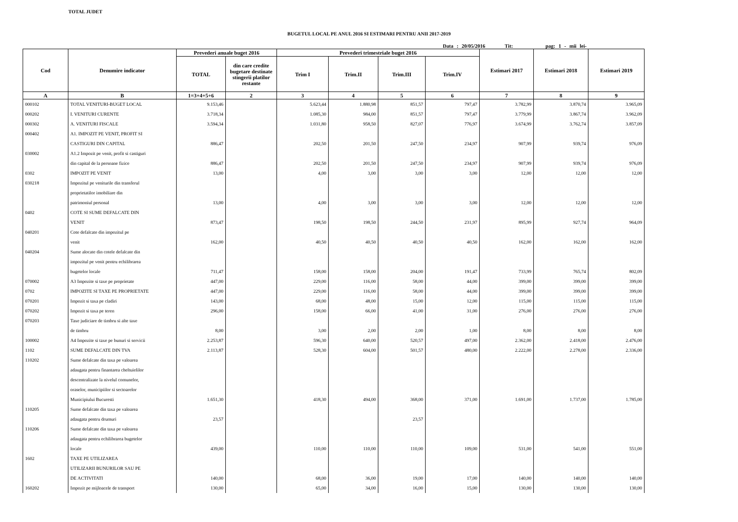TOTAL JUDET
BUGETUL LOCAL PE ANUL 2016 SI ESTIMARI PENTRU ANII 2017-2019
Data : 20/05/2016 Tit: pag: 1 - mii lei-
| Cod | Denumire indicator | Prevederi anuale buget 2016 | | Prevederi trimestriale buget 2016 | | | | Estimari 2017 | Estimari 2018 | Estimari 2019 |
| --- | --- | --- | --- | --- | --- | --- | --- | --- | --- | --- |
| | | TOTAL | din care credite bugetare destinate stingerii platilor restante | Trim I | Trim.II | Trim.III | Trim.IV | | | |
| A | B | 1=3+4+5+6 | 2 | 3 | 4 | 5 | 6 | 7 | 8 | 9 |
| 000102 | TOTAL VENITURI-BUGET LOCAL | 9.153,46 | | 5.623,44 | 1.880,98 | 851,57 | 797,47 | 3.782,99 | 3.870,74 | 3.965,09 |
| 000202 | I. VENITURI CURENTE | 3.718,34 | | 1.085,30 | 984,00 | 851,57 | 797,47 | 3.779,99 | 3.867,74 | 3.962,09 |
| 000302 | A. VENITURI FISCALE | 3.594,34 | | 1.031,80 | 958,50 | 827,07 | 776,97 | 3.674,99 | 3.762,74 | 3.857,09 |
| 000402 | A1. IMPOZIT PE VENIT, PROFIT SI | | | | | | | | | |
| | CASTIGURI DIN CAPITAL | 886,47 | | 202,50 | 201,50 | 247,50 | 234,97 | 907,99 | 939,74 | 976,09 |
| 030002 | A1.2 Impozit pe venit, profit si castiguri | | | | | | | | | |
| | din capital de la persoane fizice | 886,47 | | 202,50 | 201,50 | 247,50 | 234,97 | 907,99 | 939,74 | 976,09 |
| 0302 | IMPOZIT PE VENIT | 13,00 | | 4,00 | 3,00 | 3,00 | 3,00 | 12,00 | 12,00 | 12,00 |
| 030218 | Impozitul pe veniturile din transferul | | | | | | | | | |
| | proprietatilor imobiliare din | | | | | | | | | |
| | patrimoniul personal | 13,00 | | 4,00 | 3,00 | 3,00 | 3,00 | 12,00 | 12,00 | 12,00 |
| 0402 | COTE SI SUME DEFALCATE DIN | | | | | | | | | |
| | VENIT | 873,47 | | 198,50 | 198,50 | 244,50 | 231,97 | 895,99 | 927,74 | 964,09 |
| 040201 | Cote defalcate din impozitul pe | | | | | | | | | |
| | venit | 162,00 | | 40,50 | 40,50 | 40,50 | 40,50 | 162,00 | 162,00 | 162,00 |
| 040204 | Sume alocate din cotele defalcate din | | | | | | | | | |
| | impozitul pe venit pentru echilibrarea | | | | | | | | | |
| | bugetelor locale | 711,47 | | 158,00 | 158,00 | 204,00 | 191,47 | 733,99 | 765,74 | 802,09 |
| 070002 | A3 Impozite si taxe pe proprietate | 447,00 | | 229,00 | 116,00 | 58,00 | 44,00 | 399,00 | 399,00 | 399,00 |
| 0702 | IMPOZITE SI TAXE PE PROPRIETATE | 447,00 | | 229,00 | 116,00 | 58,00 | 44,00 | 399,00 | 399,00 | 399,00 |
| 070201 | Impozit si taxa pe cladiri | 143,00 | | 68,00 | 48,00 | 15,00 | 12,00 | 115,00 | 115,00 | 115,00 |
| 070202 | Impozit si taxa pe teren | 296,00 | | 158,00 | 66,00 | 41,00 | 31,00 | 276,00 | 276,00 | 276,00 |
| 070203 | Taxe judiciare de timbru si alte taxe | | | | | | | | | |
| | de timbru | 8,00 | | 3,00 | 2,00 | 2,00 | 1,00 | 8,00 | 8,00 | 8,00 |
| 100002 | A4 Impozite si taxe pe bunuri si servicii | 2.253,87 | | 596,30 | 640,00 | 520,57 | 497,00 | 2.362,00 | 2.418,00 | 2.476,00 |
| 1102 | SUME DEFALCATE DIN TVA | 2.113,87 | | 528,30 | 604,00 | 501,57 | 480,00 | 2.222,00 | 2.278,00 | 2.336,00 |
| 110202 | Sume defalcate din taxa pe valoarea | | | | | | | | | |
| | adaugata pentru finantarea cheltuielilor | | | | | | | | | |
| | descentralizate la nivelul comunelor, | | | | | | | | | |
| | oraselor, municipiilor si sectoarelor | | | | | | | | | |
| | Municipiului Bucuresti | 1.651,30 | | 418,30 | 494,00 | 368,00 | 371,00 | 1.691,00 | 1.737,00 | 1.785,00 |
| 110205 | Sume defalcate din taxa pe valoarea | | | | | | | | | |
| | adaugata pentru drumuri | 23,57 | | | | 23,57 | | | | |
| 110206 | Sume defalcate din taxa pe valoarea | | | | | | | | | |
| | adaugata pentru echilibrarea bugetelor | | | | | | | | | |
| | locale | 439,00 | | 110,00 | 110,00 | 110,00 | 109,00 | 531,00 | 541,00 | 551,00 |
| 1602 | TAXE PE UTILIZAREA | | | | | | | | | |
| | UTILIZARII BUNURILOR SAU PE | | | | | | | | | |
| | DE ACTIVITATI | 140,00 | | 68,00 | 36,00 | 19,00 | 17,00 | 140,00 | 140,00 | 140,00 |
| 160202 | Impozit pe mijloacele de transport | 130,00 | | 65,00 | 34,00 | 16,00 | 15,00 | 130,00 | 130,00 | 130,00 |